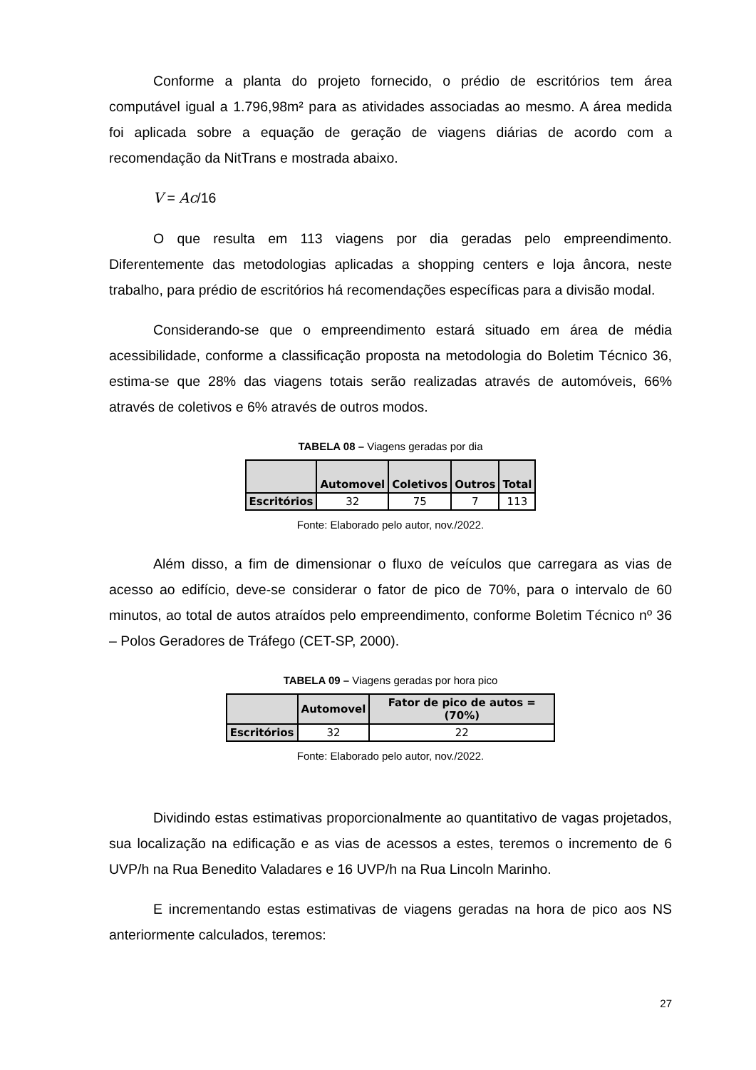Conforme a planta do projeto fornecido, o prédio de escritórios tem área computável igual a 1.796,98m² para as atividades associadas ao mesmo. A área medida foi aplicada sobre a equação de geração de viagens diárias de acordo com a recomendação da NitTrans e mostrada abaixo.
V = Ac/16
O que resulta em 113 viagens por dia geradas pelo empreendimento. Diferentemente das metodologias aplicadas a shopping centers e loja âncora, neste trabalho, para prédio de escritórios há recomendações específicas para a divisão modal.
Considerando-se que o empreendimento estará situado em área de média acessibilidade, conforme a classificação proposta na metodologia do Boletim Técnico 36, estima-se que 28% das viagens totais serão realizadas através de automóveis, 66% através de coletivos e 6% através de outros modos.
TABELA 08 – Viagens geradas por dia
| | Automovel | Coletivos | Outros | Total |
| --- | --- | --- | --- | --- |
| Escritórios | 32 | 75 | 7 | 113 |
Fonte: Elaborado pelo autor, nov./2022.
Além disso, a fim de dimensionar o fluxo de veículos que carregara as vias de acesso ao edifício, deve-se considerar o fator de pico de 70%, para o intervalo de 60 minutos, ao total de autos atraídos pelo empreendimento, conforme Boletim Técnico nº 36 – Polos Geradores de Tráfego (CET-SP, 2000).
TABELA 09 – Viagens geradas por hora pico
| | Automovel | Fator de pico de autos = (70%) |
| --- | --- | --- |
| Escritórios | 32 | 22 |
Fonte: Elaborado pelo autor, nov./2022.
Dividindo estas estimativas proporcionalmente ao quantitativo de vagas projetados, sua localização na edificação e as vias de acessos a estes, teremos o incremento de 6 UVP/h na Rua Benedito Valadares e 16 UVP/h na Rua Lincoln Marinho.
E incrementando estas estimativas de viagens geradas na hora de pico aos NS anteriormente calculados, teremos:
27